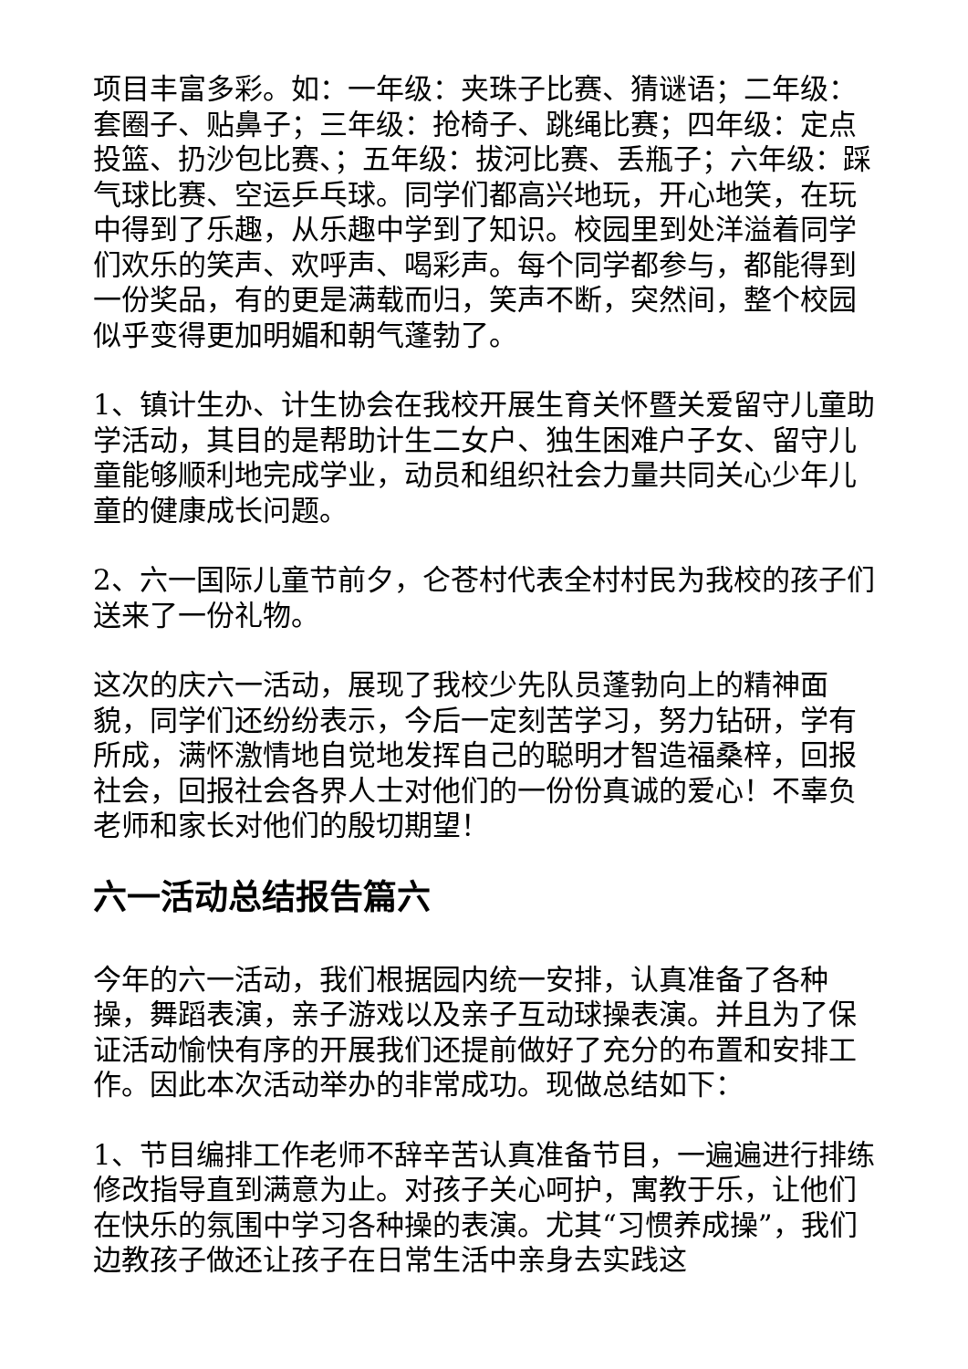项目丰富多彩。如：一年级：夹珠子比赛、猜谜语；二年级：套圈子、贴鼻子；三年级：抢椅子、跳绳比赛；四年级：定点投篮、扔沙包比赛、；五年级：拔河比赛、丢瓶子；六年级：踩气球比赛、空运乒乓球。同学们都高兴地玩，开心地笑，在玩中得到了乐趣，从乐趣中学到了知识。校园里到处洋溢着同学们欢乐的笑声、欢呼声、喝彩声。每个同学都参与，都能得到一份奖品，有的更是满载而归，笑声不断，突然间，整个校园似乎变得更加明媚和朝气蓬勃了。
1、镇计生办、计生协会在我校开展生育关怀暨关爱留守儿童助学活动，其目的是帮助计生二女户、独生困难户子女、留守儿童能够顺利地完成学业，动员和组织社会力量共同关心少年儿童的健康成长问题。
2、六一国际儿童节前夕，仑苍村代表全村村民为我校的孩子们送来了一份礼物。
这次的庆六一活动，展现了我校少先队员蓬勃向上的精神面貌，同学们还纷纷表示，今后一定刻苦学习，努力钻研，学有所成，满怀激情地自觉地发挥自己的聪明才智造福桑梓，回报社会，回报社会各界人士对他们的一份份真诚的爱心！不辜负老师和家长对他们的殷切期望！
六一活动总结报告篇六
今年的六一活动，我们根据园内统一安排，认真准备了各种操，舞蹈表演，亲子游戏以及亲子互动球操表演。并且为了保证活动愉快有序的开展我们还提前做好了充分的布置和安排工作。因此本次活动举办的非常成功。现做总结如下：
1、节目编排工作老师不辞辛苦认真准备节目，一遍遍进行排练修改指导直到满意为止。对孩子关心呵护，寓教于乐，让他们在快乐的氛围中学习各种操的表演。尤其“习惯养成操”，我们边教孩子做还让孩子在日常生活中亲身去实践这